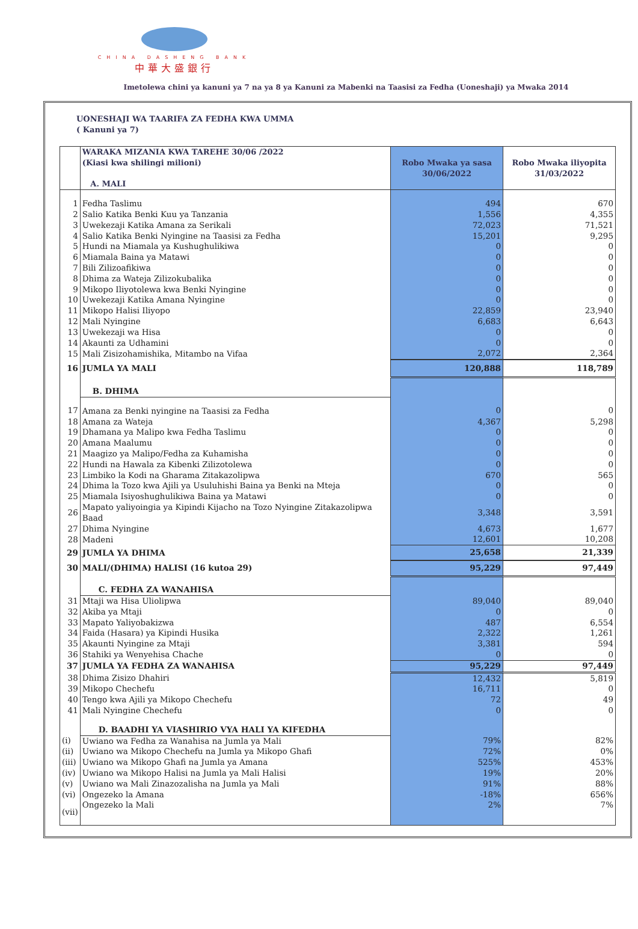CHINA DASHENG BANK
中華大盛銀行
Imetolewa chini ya kanuni ya 7 na ya 8 ya Kanuni za Mabenki na Taasisi za Fedha (Uoneshaji) ya Mwaka 2014
UONESHAJI WA TAARIFA ZA FEDHA KWA UMMA
( Kanuni ya 7)
| | WARAKA MIZANIA KWA TAREHE 30/06 /2022 (Kiasi kwa shilingi milioni) A. MALI | Robo Mwaka ya sasa 30/06/2022 | Robo Mwaka iliyopita 31/03/2022 |
| --- | --- | --- | --- |
| 1 | Fedha Taslimu | 494 | 670 |
| 2 | Salio Katika Benki Kuu ya Tanzania | 1,556 | 4,355 |
| 3 | Uwekezaji Katika Amana za Serikali | 72,023 | 71,521 |
| 4 | Salio Katika Benki Nyingine na Taasisi za Fedha | 15,201 | 9,295 |
| 5 | Hundi na Miamala ya Kushughulikiwa | 0 | 0 |
| 6 | Miamala Baina ya Matawi | 0 | 0 |
| 7 | Bili Zilizoafikiwa | 0 | 0 |
| 8 | Dhima za Wateja Zilizokubalika | 0 | 0 |
| 9 | Mikopo Iliyotolewa kwa Benki Nyingine | 0 | 0 |
| 10 | Uwekezaji Katika Amana Nyingine | 0 | 0 |
| 11 | Mikopo Halisi Iliyopo | 22,859 | 23,940 |
| 12 | Mali Nyingine | 6,683 | 6,643 |
| 13 | Uwekezaji wa Hisa | 0 | 0 |
| 14 | Akaunti za Udhamini | 0 | 0 |
| 15 | Mali Zisizohamishika, Mitambo na Vifaa | 2,072 | 2,364 |
| 16 | JUMLA YA MALI | 120,888 | 118,789 |
| | B. DHIMA | | |
| 17 | Amana za Benki nyingine na Taasisi za Fedha | 0 | 0 |
| 18 | Amana za Wateja | 4,367 | 5,298 |
| 19 | Dhamana ya Malipo kwa Fedha Taslimu | 0 | 0 |
| 20 | Amana Maalumu | 0 | 0 |
| 21 | Maagizo ya Malipo/Fedha za Kuhamisha | 0 | 0 |
| 22 | Hundi na Hawala za Kibenki Zilizotolewa | 0 | 0 |
| 23 | Limbiko la Kodi na Gharama Zitakazolipwa | 670 | 565 |
| 24 | Dhima la Tozo kwa Ajili ya Usuluhishi Baina ya Benki na Mteja | 0 | 0 |
| 25 | Miamala Isiyoshughulikiwa Baina ya Matawi | 0 | 0 |
| 26 | Mapato yaliyoingia ya Kipindi Kijacho na Tozo Nyingine Zitakazolipwa Baad | 3,348 | 3,591 |
| 27 | Dhima Nyingine | 4,673 | 1,677 |
| 28 | Madeni | 12,601 | 10,208 |
| 29 | JUMLA YA DHIMA | 25,658 | 21,339 |
| 30 | MALI/(DHIMA) HALISI (16 kutoa 29) | 95,229 | 97,449 |
| | C. FEDHA ZA WANAHISA | | |
| 31 | Mtaji wa Hisa Uliolipwa | 89,040 | 89,040 |
| 32 | Akiba ya Mtaji | 0 | 0 |
| 33 | Mapato Yaliyobakizwa | 487 | 6,554 |
| 34 | Faida (Hasara) ya Kipindi Husika | 2,322 | 1,261 |
| 35 | Akaunti Nyingine za Mtaji | 3,381 | 594 |
| 36 | Stahiki ya Wenyehisa Chache | 0 | 0 |
| 37 | JUMLA YA FEDHA ZA WANAHISA | 95,229 | 97,449 |
| 38 | Dhima Zisizo Dhahiri | 12,432 | 5,819 |
| 39 | Mikopo Chechefu | 16,711 | 0 |
| 40 | Tengo kwa Ajili ya Mikopo Chechefu | 72 | 49 |
| 41 | Mali Nyingine Chechefu | 0 | 0 |
| | D. BAADHI YA VIASHIRIO VYA HALI YA KIFEDHA | | |
| (i) | Uwiano wa Fedha za Wanahisa na Jumla ya Mali | 79% | 82% |
| (ii) | Uwiano wa Mikopo Chechefu na Jumla ya Mikopo Ghafi | 72% | 0% |
| (iii) | Uwiano wa Mikopo Ghafi na Jumla ya Amana | 525% | 453% |
| (iv) | Uwiano wa Mikopo Halisi na Jumla ya Mali Halisi | 19% | 20% |
| (v) | Uwiano wa Mali Zinazozalisha na Jumla ya Mali | 91% | 88% |
| (vi) | Ongezeko la Amana | -18% | 656% |
| (vii) | Ongezeko la Mali | 2% | 7% |